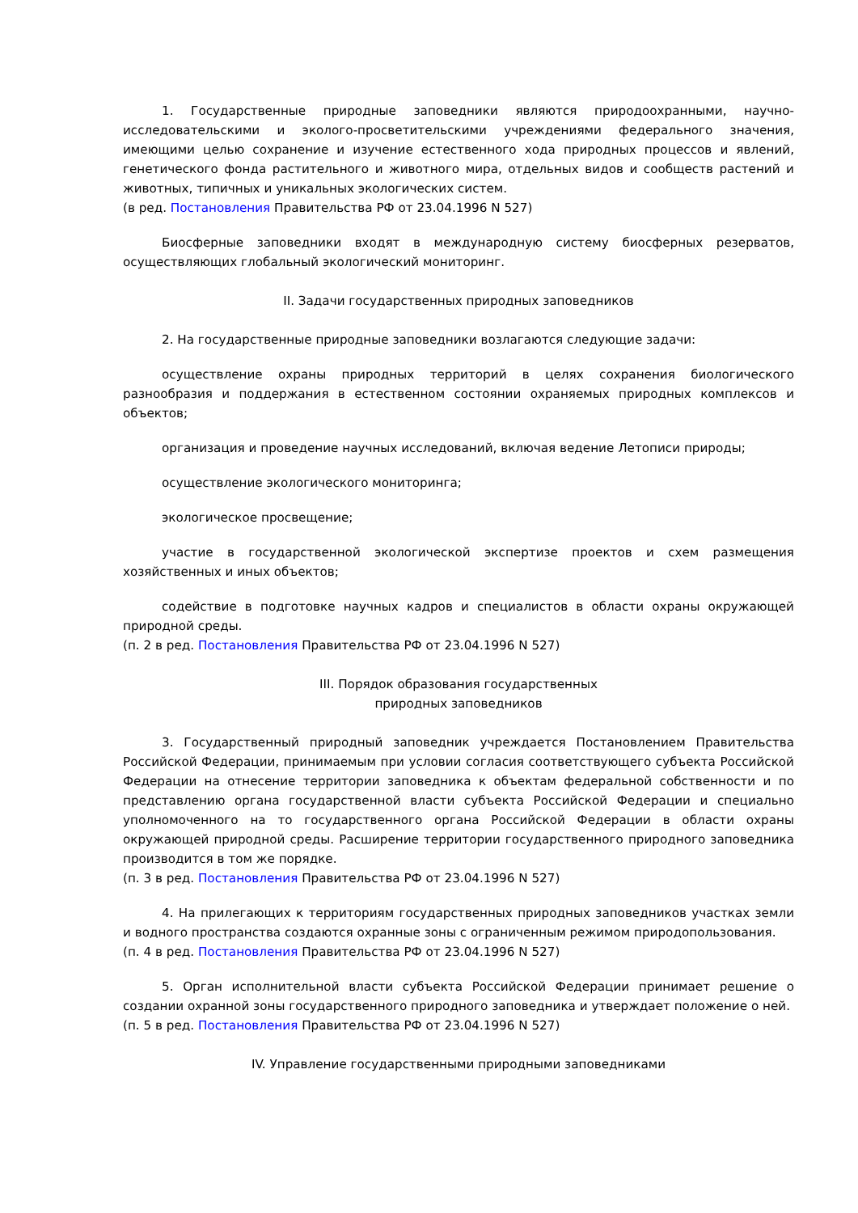1. Государственные природные заповедники являются природоохранными, научно-исследовательскими и эколого-просветительскими учреждениями федерального значения, имеющими целью сохранение и изучение естественного хода природных процессов и явлений, генетического фонда растительного и животного мира, отдельных видов и сообществ растений и животных, типичных и уникальных экологических систем.
(в ред. Постановления Правительства РФ от 23.04.1996 N 527)
Биосферные заповедники входят в международную систему биосферных резерватов, осуществляющих глобальный экологический мониторинг.
II. Задачи государственных природных заповедников
2. На государственные природные заповедники возлагаются следующие задачи:
осуществление охраны природных территорий в целях сохранения биологического разнообразия и поддержания в естественном состоянии охраняемых природных комплексов и объектов;
организация и проведение научных исследований, включая ведение Летописи природы;
осуществление экологического мониторинга;
экологическое просвещение;
участие в государственной экологической экспертизе проектов и схем размещения хозяйственных и иных объектов;
содействие в подготовке научных кадров и специалистов в области охраны окружающей природной среды.
(п. 2 в ред. Постановления Правительства РФ от 23.04.1996 N 527)
III. Порядок образования государственных
природных заповедников
3. Государственный природный заповедник учреждается Постановлением Правительства Российской Федерации, принимаемым при условии согласия соответствующего субъекта Российской Федерации на отнесение территории заповедника к объектам федеральной собственности и по представлению органа государственной власти субъекта Российской Федерации и специально уполномоченного на то государственного органа Российской Федерации в области охраны окружающей природной среды. Расширение территории государственного природного заповедника производится в том же порядке.
(п. 3 в ред. Постановления Правительства РФ от 23.04.1996 N 527)
4. На прилегающих к территориям государственных природных заповедников участках земли и водного пространства создаются охранные зоны с ограниченным режимом природопользования.
(п. 4 в ред. Постановления Правительства РФ от 23.04.1996 N 527)
5. Орган исполнительной власти субъекта Российской Федерации принимает решение о создании охранной зоны государственного природного заповедника и утверждает положение о ней.
(п. 5 в ред. Постановления Правительства РФ от 23.04.1996 N 527)
IV. Управление государственными природными заповедниками